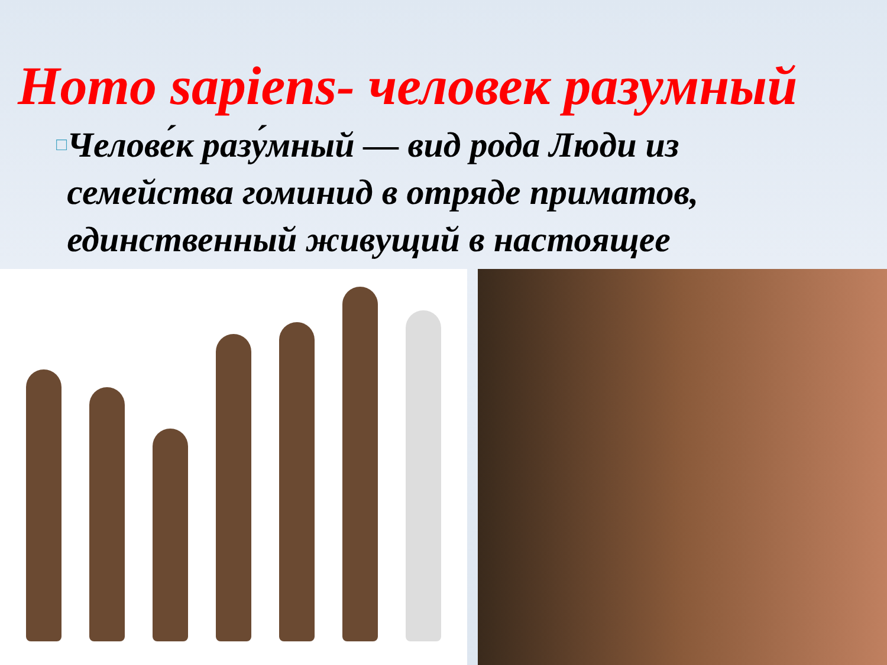Homo sapiens- человек разумный
□
Челове́к разу́мный — вид рода Люди из семейства гоминид в отряде приматов, единственный живущий в настоящее